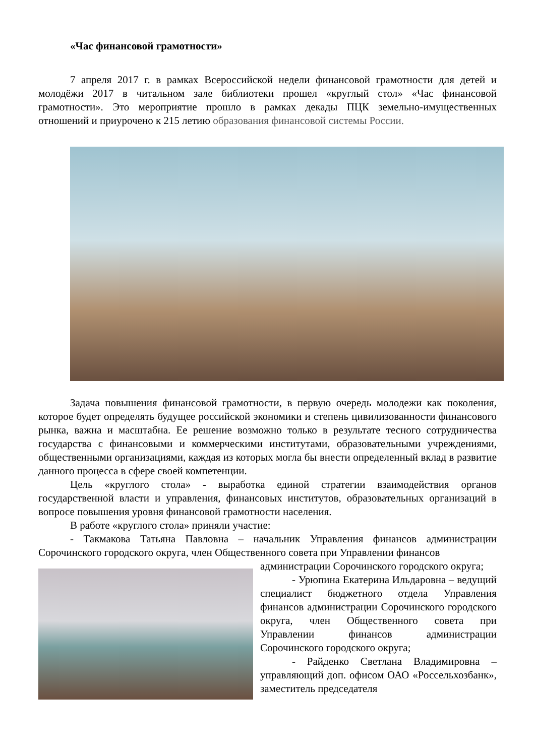«Час финансовой грамотности»
7 апреля 2017 г. в рамках Всероссийской недели финансовой грамотности для детей и молодёжи 2017 в читальном зале библиотеки прошел «круглый стол» «Час финансовой грамотности». Это мероприятие прошло в рамках декады ПЦК земельно-имущественных отношений и приурочено к 215 летию образования финансовой системы России.
Задача повышения финансовой грамотности, в первую очередь молодежи как поколения, которое будет определять будущее российской экономики и степень цивилизованности финансового рынка, важна и масштабна. Ее решение возможно только в результате тесного сотрудничества государства с финансовыми и коммерческими институтами, образовательными учреждениями, общественными организациями, каждая из которых могла бы внести определенный вклад в развитие данного процесса в сфере своей компетенции.
Цель «круглого стола» - выработка единой стратегии взаимодействия органов государственной власти и управления, финансовых институтов, образовательных организаций в вопросе повышения уровня финансовой грамотности населения.
В работе «круглого стола» приняли участие:
- Такмакова Татьяна Павловна – начальник Управления финансов администрации Сорочинского городского округа, член Общественного совета при Управлении финансов
администрации Сорочинского городского округа;
- Урюпина Екатерина Ильдаровна – ведущий специалист бюджетного отдела Управления финансов администрации Сорочинского городского округа, член Общественного совета при Управлении финансов администрации Сорочинского городского округа;
- Райденко Светлана Владимировна – управляющий доп. офисом ОАО «Россельхозбанк», заместитель председателя